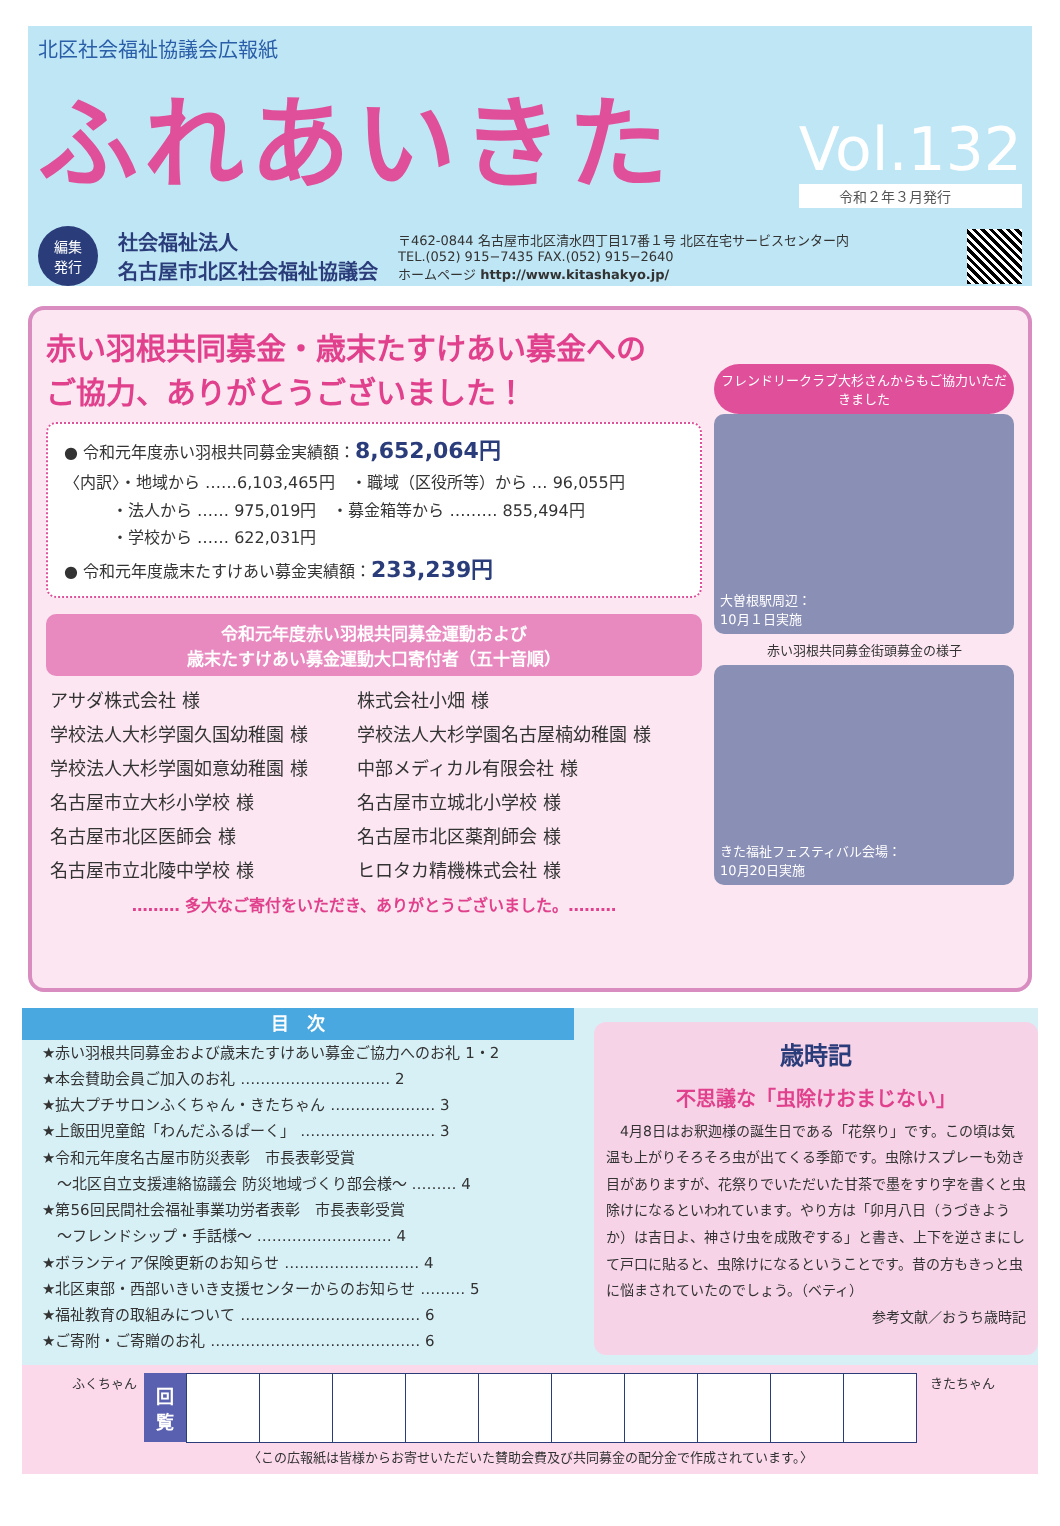北区社会福祉協議会広報紙
ふれあいきた
Vol.132
令和２年３月発行
編集
発行
社会福祉法人
名古屋市北区社会福祉協議会
〒462-0844 名古屋市北区清水四丁目17番１号 北区在宅サービスセンター内
TEL.(052) 915−7435 FAX.(052) 915−2640
ホームページ http://www.kitashakyo.jp/
赤い羽根共同募金・歳末たすけあい募金への
ご協力、ありがとうございました！
● 令和元年度赤い羽根共同募金実績額：8,652,064円
〈内訳〉・地域から ……6,103,465円　・職域（区役所等）から … 96,055円
　　　・法人から …… 975,019円　・募金箱等から ……… 855,494円
　　　・学校から …… 622,031円
● 令和元年度歳末たすけあい募金実績額：233,239円
令和元年度赤い羽根共同募金運動および
歳末たすけあい募金運動大口寄付者（五十音順）
| アサダ株式会社 様 | 株式会社小畑 様 |
| 学校法人大杉学園久国幼稚園 様 | 学校法人大杉学園名古屋楠幼稚園 様 |
| 学校法人大杉学園如意幼稚園 様 | 中部メディカル有限会社 様 |
| 名古屋市立大杉小学校 様 | 名古屋市立城北小学校 様 |
| 名古屋市北区医師会 様 | 名古屋市北区薬剤師会 様 |
| 名古屋市立北陵中学校 様 | ヒロタカ精機株式会社 様 |
……… 多大なご寄付をいただき、ありがとうございました。………
フレンドリークラブ大杉さんからもご協力いただきました
大曽根駅周辺：
10月１日実施
赤い羽根共同募金街頭募金の様子
きた福祉フェスティバル会場：
10月20日実施
目　次
★赤い羽根共同募金および歳末たすけあい募金ご協力へのお礼 1・2
★本会賛助会員ご加入のお礼 ………………………… 2
★拡大プチサロンふくちゃん・きたちゃん ………………… 3
★上飯田児童館「わんだふるぱーく」 ……………………… 3
★令和元年度名古屋市防災表彰　市長表彰受賞
　〜北区自立支援連絡協議会 防災地域づくり部会様〜 ……… 4
★第56回民間社会福祉事業功労者表彰　市長表彰受賞
　〜フレンドシップ・手話様〜 ……………………… 4
★ボランティア保険更新のお知らせ ……………………… 4
★北区東部・西部いきいき支援センターからのお知らせ ……… 5
★福祉教育の取組みについて ……………………………… 6
★ご寄附・ご寄贈のお礼 …………………………………… 6
歳時記
不思議な「虫除けおまじない」
　4月8日はお釈迦様の誕生日である「花祭り」です。この頃は気温も上がりそろそろ虫が出てくる季節です。虫除けスプレーも効き目がありますが、花祭りでいただいた甘茶で墨をすり字を書くと虫除けになるといわれています。やり方は「卯月八日（うづきようか）は吉日よ、神さけ虫を成敗ぞする」と書き、上下を逆さまにして戸口に貼ると、虫除けになるということです。昔の方もきっと虫に悩まされていたのでしょう。（ベティ）
参考文献／おうち歳時記
ふくちゃん　
| 回 覧 | | | | | | | | | | |
　きたちゃん
〈この広報紙は皆様からお寄せいただいた賛助会費及び共同募金の配分金で作成されています。〉